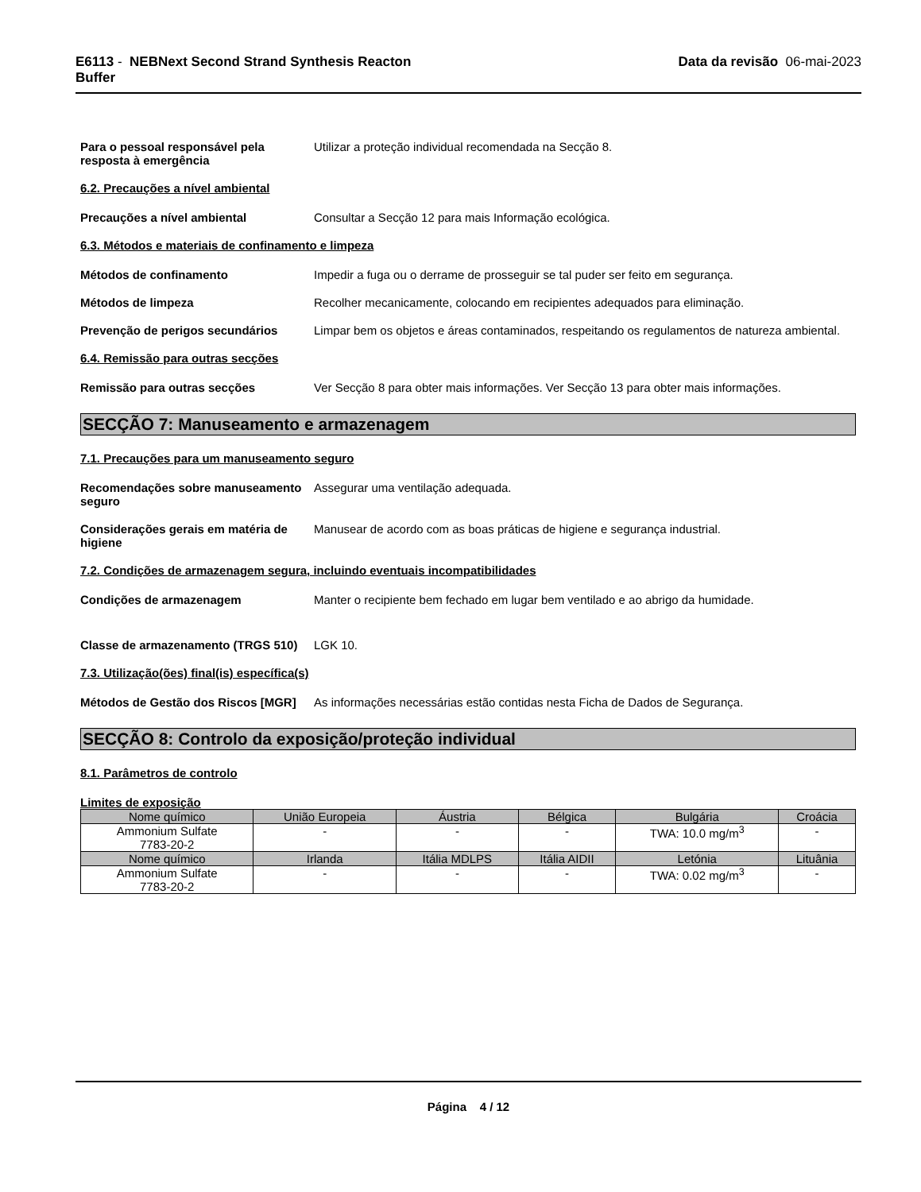E6113 - NEBNext Second Strand Synthesis Reacton
Buffer
Data da revisão 06-mai-2023
Para o pessoal responsável pela resposta à emergência
Utilizar a proteção individual recomendada na Secção 8.
6.2. Precauções a nível ambiental
Precauções a nível ambiental Consultar a Secção 12 para mais Informação ecológica.
6.3. Métodos e materiais de confinamento e limpeza
Métodos de confinamento Impedir a fuga ou o derrame de prosseguir se tal puder ser feito em segurança.
Métodos de limpeza Recolher mecanicamente, colocando em recipientes adequados para eliminação.
Prevenção de perigos secundários Limpar bem os objetos e áreas contaminados, respeitando os regulamentos de natureza ambiental.
6.4. Remissão para outras secções
Remissão para outras secções Ver Secção 8 para obter mais informações. Ver Secção 13 para obter mais informações.
SECÇÃO 7: Manuseamento e armazenagem
7.1. Precauções para um manuseamento seguro
Recomendações sobre manuseamento seguro
Assegurar uma ventilação adequada.
Considerações gerais em matéria de higiene
Manusear de acordo com as boas práticas de higiene e segurança industrial.
7.2. Condições de armazenagem segura, incluindo eventuais incompatibilidades
Condições de armazenagem Manter o recipiente bem fechado em lugar bem ventilado e ao abrigo da humidade.
Classe de armazenamento (TRGS 510)
LGK 10.
7.3. Utilização(ões) final(is) específica(s)
Métodos de Gestão dos Riscos [MGR]
As informações necessárias estão contidas nesta Ficha de Dados de Segurança.
SECÇÃO 8: Controlo da exposição/proteção individual
8.1. Parâmetros de controlo
Limites de exposição
| Nome químico | União Europeia | Áustria | Bélgica | Bulgária | Croácia |
| --- | --- | --- | --- | --- | --- |
| Ammonium Sulfate 7783-20-2 | - | - | - | TWA: 10.0 mg/m<sup>3</sup> | - |
| Nome químico | Irlanda | Itália MDLPS | Itália AIDII | Letónia | Lituânia |
| Ammonium Sulfate 7783-20-2 | - | - | - | TWA: 0.02 mg/m<sup>3</sup> | - |
Página 4 / 12